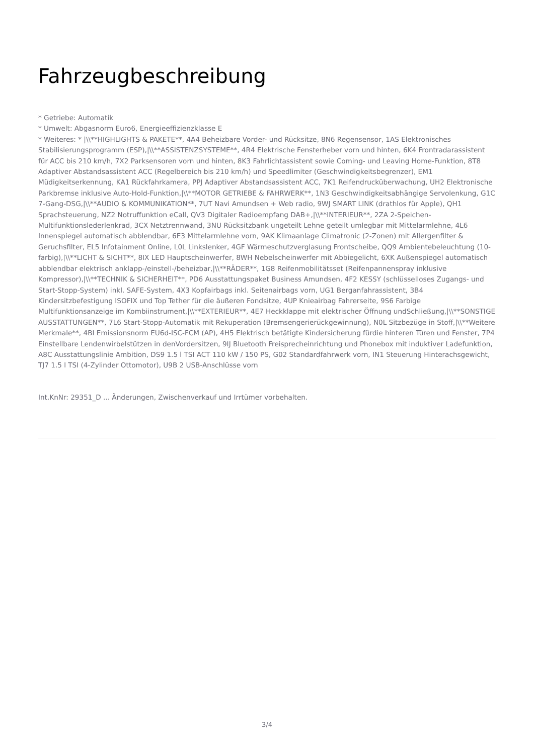Fahrzeugbeschreibung
* Getriebe: Automatik
* Umwelt: Abgasnorm Euro6, Energieeffizienzklasse E
* Weiteres: * |\\**HIGHLIGHTS & PAKETE**, 4A4 Beheizbare Vorder- und Rücksitze, 8N6 Regensensor, 1AS Elektronisches Stabilisierungsprogramm (ESP),|\\**ASSISTENZSYSTEME**, 4R4 Elektrische Fensterheber vorn und hinten, 6K4 Frontradarassistent für ACC bis 210 km/h, 7X2 Parksensoren vorn und hinten, 8K3 Fahrlichtassistent sowie Coming- und Leaving Home-Funktion, 8T8 Adaptiver Abstandsassistent ACC (Regelbereich bis 210 km/h) und Speedlimiter (Geschwindigkeitsbegrenzer), EM1 Müdigkeitserkennung, KA1 Rückfahrkamera, PPJ Adaptiver Abstandsassistent ACC, 7K1 Reifendrucküberwachung, UH2 Elektronische Parkbremse inklusive Auto-Hold-Funktion,|\\**MOTOR GETRIEBE & FAHRWERK**, 1N3 Geschwindigkeitsabhängige Servolenkung, G1C 7-Gang-DSG,|\\**AUDIO & KOMMUNIKATION**, 7UT Navi Amundsen + Web radio, 9WJ SMART LINK (drathlos für Apple), QH1 Sprachsteuerung, NZ2 Notruffunktion eCall, QV3 Digitaler Radioempfang DAB+,|\\**INTERIEUR**, 2ZA 2-Speichen-Multifunktionslederlenkrad, 3CX Netztrennwand, 3NU Rücksitzbank ungeteilt Lehne geteilt umlegbar mit Mittelarmlehne, 4L6 Innenspiegel automatisch abblendbar, 6E3 Mittelarmlehne vorn, 9AK Klimaanlage Climatronic (2-Zonen) mit Allergenfilter & Geruchsfilter, EL5 Infotainment Online, L0L Linkslenker, 4GF Wärmeschutzverglasung Frontscheibe, QQ9 Ambientebeleuchtung (10-farbig),|\\**LICHT & SICHT**, 8IX LED Hauptscheinwerfer, 8WH Nebelscheinwerfer mit Abbiegelicht, 6XK Außenspiegel automatisch abblendbar elektrisch anklapp-/einstell-/beheizbar,|\\**RÄDER**, 1G8 Reifenmobilitätsset (Reifenpannenspray inklusive Kompressor),|\\**TECHNIK & SICHERHEIT**, PD6 Ausstattungspaket Business Amundsen, 4F2 KESSY (schlüsselloses Zugangs- und Start-Stopp-System) inkl. SAFE-System, 4X3 Kopfairbags inkl. Seitenairbags vorn, UG1 Berganfahrassistent, 3B4 Kindersitzbefestigung ISOFIX und Top Tether für die äußeren Fondsitze, 4UP Knieairbag Fahrerseite, 9S6 Farbige Multifunktionsanzeige im Kombiinstrument,|\\**EXTERIEUR**, 4E7 Heckklappe mit elektrischer Öffnung undSchließung,|\\**SONSTIGE AUSSTATTUNGEN**, 7L6 Start-Stopp-Automatik mit Rekuperation (Bremsengerierückgewinnung), N0L Sitzbezüge in Stoff,|\\**Weitere Merkmale**, 4BI Emissionsnorm EU6d-ISC-FCM (AP), 4H5 Elektrisch betätigte Kindersicherung fürdie hinteren Türen und Fenster, 7P4 Einstellbare Lendenwirbelstützen in denVordersitzen, 9IJ Bluetooth Freisprecheinrichtung und Phonebox mit induktiver Ladefunktion, A8C Ausstattungslinie Ambition, DS9 1.5 l TSI ACT 110 kW / 150 PS, G02 Standardfahrwerk vorn, IN1 Steuerung Hinterachsgewicht, TJ7 1.5 l TSI (4-Zylinder Ottomotor), U9B 2 USB-Anschlüsse vorn
Int.KnNr: 29351_D ... Änderungen, Zwischenverkauf und Irrtümer vorbehalten.
3/4